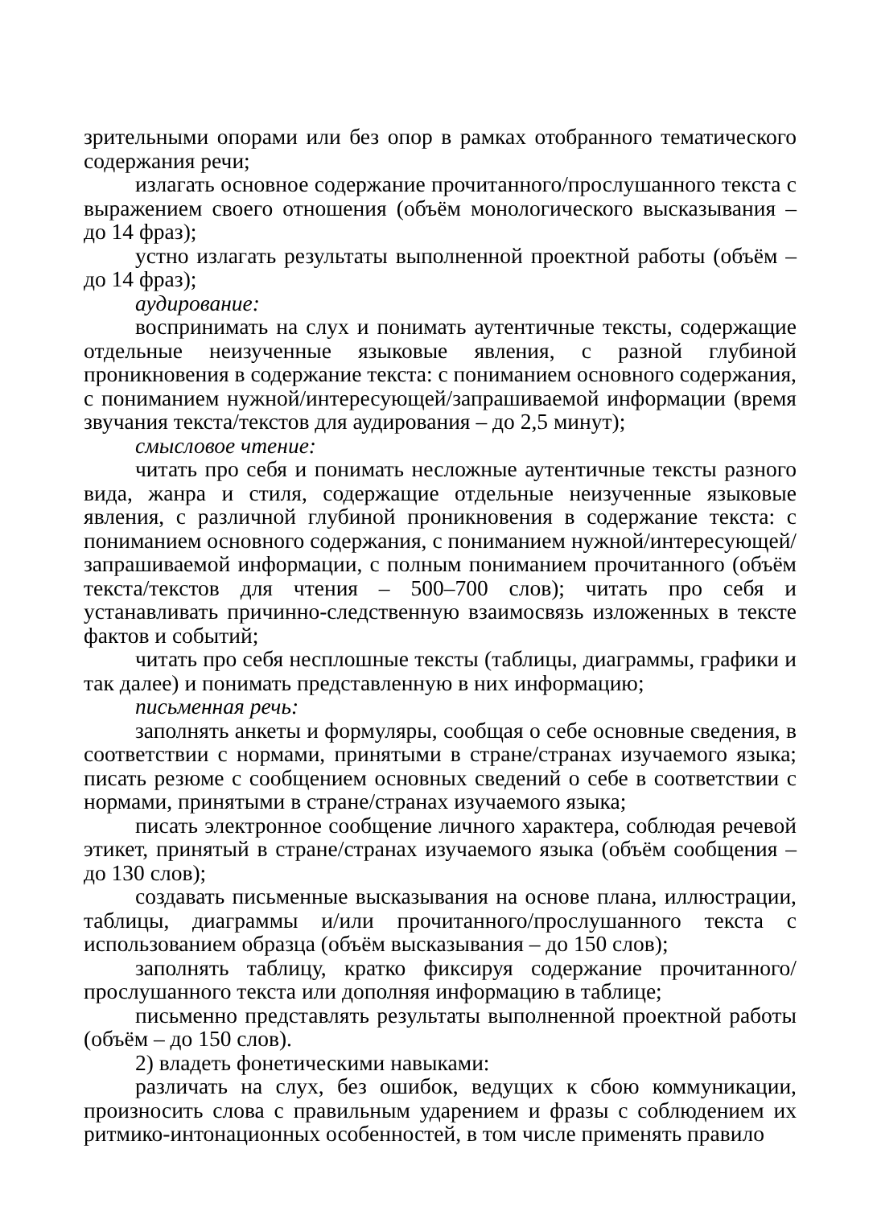зрительными опорами или без опор в рамках отобранного тематического содержания речи;
излагать основное содержание прочитанного/прослушанного текста с выражением своего отношения (объём монологического высказывания – до 14 фраз);
устно излагать результаты выполненной проектной работы (объём – до 14 фраз);
аудирование:
воспринимать на слух и понимать аутентичные тексты, содержащие отдельные неизученные языковые явления, с разной глубиной проникновения в содержание текста: с пониманием основного содержания, с пониманием нужной/интересующей/запрашиваемой информации (время звучания текста/текстов для аудирования – до 2,5 минут);
смысловое чтение:
читать про себя и понимать несложные аутентичные тексты разного вида, жанра и стиля, содержащие отдельные неизученные языковые явления, с различной глубиной проникновения в содержание текста: с пониманием основного содержания, с пониманием нужной/интересующей/запрашиваемой информации, с полным пониманием прочитанного (объём текста/текстов для чтения – 500–700 слов); читать про себя и устанавливать причинно-следственную взаимосвязь изложенных в тексте фактов и событий;
читать про себя несплошные тексты (таблицы, диаграммы, графики и так далее) и понимать представленную в них информацию;
письменная речь:
заполнять анкеты и формуляры, сообщая о себе основные сведения, в соответствии с нормами, принятыми в стране/странах изучаемого языка; писать резюме с сообщением основных сведений о себе в соответствии с нормами, принятыми в стране/странах изучаемого языка;
писать электронное сообщение личного характера, соблюдая речевой этикет, принятый в стране/странах изучаемого языка (объём сообщения – до 130 слов);
создавать письменные высказывания на основе плана, иллюстрации, таблицы, диаграммы и/или прочитанного/прослушанного текста с использованием образца (объём высказывания – до 150 слов);
заполнять таблицу, кратко фиксируя содержание прочитанного/ прослушанного текста или дополняя информацию в таблице;
письменно представлять результаты выполненной проектной работы (объём – до 150 слов).
2) владеть фонетическими навыками:
различать на слух, без ошибок, ведущих к сбою коммуникации, произносить слова с правильным ударением и фразы с соблюдением их ритмико-интонационных особенностей, в том числе применять правило